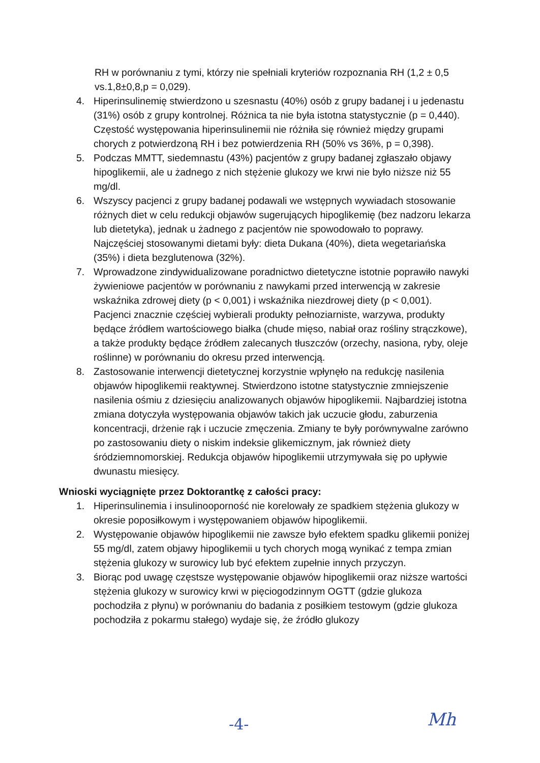RH w porównaniu z tymi, którzy nie spełniali kryteriów rozpoznania RH (1,2 ± 0,5 vs.1,8±0,8,p = 0,029).
4. Hiperinsulinemię stwierdzono u szesnastu (40%) osób z grupy badanej i u jedenastu (31%) osób z grupy kontrolnej. Różnica ta nie była istotna statystycznie (p = 0,440). Częstość występowania hiperinsulinemii nie różniła się również między grupami chorych z potwierdzoną RH i bez potwierdzenia RH (50% vs 36%, p = 0,398).
5. Podczas MMTT, siedemnastu (43%) pacjentów z grupy badanej zgłaszało objawy hipoglikemii, ale u żadnego z nich stężenie glukozy we krwi nie było niższe niż 55 mg/dl.
6. Wszyscy pacjenci z grupy badanej podawali we wstępnych wywiadach stosowanie różnych diet w celu redukcji objawów sugerujących hipoglikemię (bez nadzoru lekarza lub dietetyka), jednak u żadnego z pacjentów nie spowodowało to poprawy. Najczęściej stosowanymi dietami były: dieta Dukana (40%), dieta wegetariańska (35%) i dieta bezglutenowa (32%).
7. Wprowadzone zindywidualizowane poradnictwo dietetyczne istotnie poprawiło nawyki żywieniowe pacjentów w porównaniu z nawykami przed interwencją w zakresie wskaźnika zdrowej diety (p < 0,001) i wskaźnika niezdrowej diety (p < 0,001). Pacjenci znacznie częściej wybierali produkty pełnoziarniste, warzywa, produkty będące źródłem wartościowego białka (chude mięso, nabiał oraz rośliny strączkowe), a także produkty będące źródłem zalecanych tłuszczów (orzechy, nasiona, ryby, oleje roślinne) w porównaniu do okresu przed interwencją.
8. Zastosowanie interwencji dietetycznej korzystnie wpłynęło na redukcję nasilenia objawów hipoglikemii reaktywnej. Stwierdzono istotne statystycznie zmniejszenie nasilenia ośmiu z dziesięciu analizowanych objawów hipoglikemii. Najbardziej istotna zmiana dotyczyła występowania objawów takich jak uczucie głodu, zaburzenia koncentracji, drżenie rąk i uczucie zmęczenia. Zmiany te były porównywalne zarówno po zastosowaniu diety o niskim indeksie glikemicznym, jak również diety śródziemnomorskiej. Redukcja objawów hipoglikemii utrzymywała się po upływie dwunastu miesięcy.
Wnioski wyciągnięte przez Doktorantkę z całości pracy:
1. Hiperinsulinemia i insulinooporność nie korelowały ze spadkiem stężenia glukozy w okresie poposiłkowym i występowaniem objawów hipoglikemii.
2. Występowanie objawów hipoglikemii nie zawsze było efektem spadku glikemii poniżej 55 mg/dl, zatem objawy hipoglikemii u tych chorych mogą wynikać z tempa zmian stężenia glukozy w surowicy lub być efektem zupełnie innych przyczyn.
3. Biorąc pod uwagę częstsze występowanie objawów hipoglikemii oraz niższe wartości stężenia glukozy w surowicy krwi w pięciogodzinnym OGTT (gdzie glukoza pochodziła z płynu) w porównaniu do badania z posiłkiem testowym (gdzie glukoza pochodziła z pokarmu stałego) wydaje się, że źródło glukozy
-4- Mh